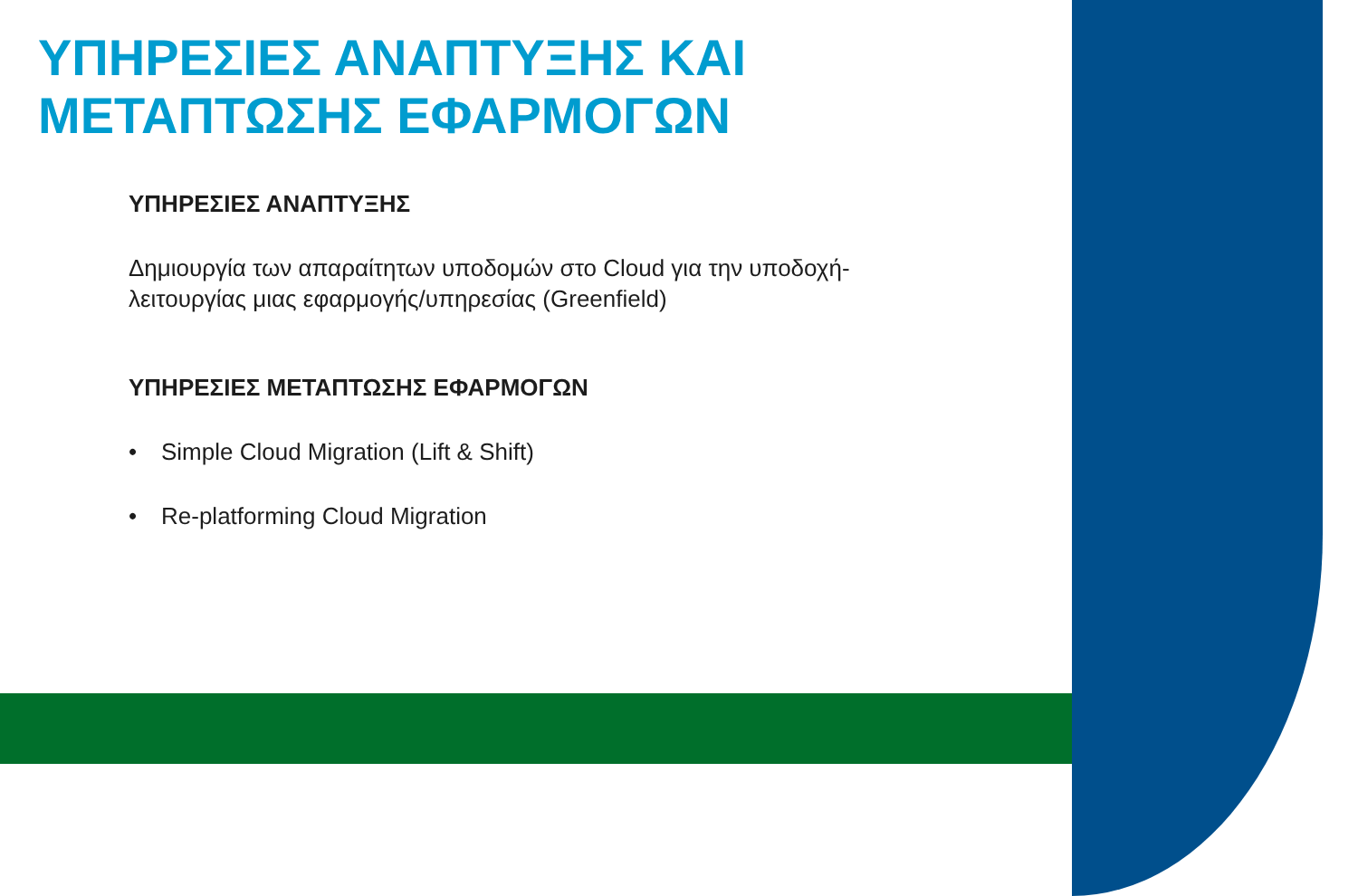ΥΠΗΡΕΣΙΕΣ ΑΝΑΠΤΥΞΗΣ ΚΑΙ
ΜΕΤΑΠΤΩΣΗΣ ΕΦΑΡΜΟΓΩΝ
ΥΠΗΡΕΣΙΕΣ ΑΝΑΠΤΥΞΗΣ
Δημιουργία των απαραίτητων υποδομών στο Cloud για την υποδοχή-λειτουργίας μιας εφαρμογής/υπηρεσίας (Greenfield)
ΥΠΗΡΕΣΙΕΣ ΜΕΤΑΠΤΩΣΗΣ ΕΦΑΡΜΟΓΩΝ
• Simple Cloud Migration (Lift & Shift)
• Re-platforming Cloud Migration